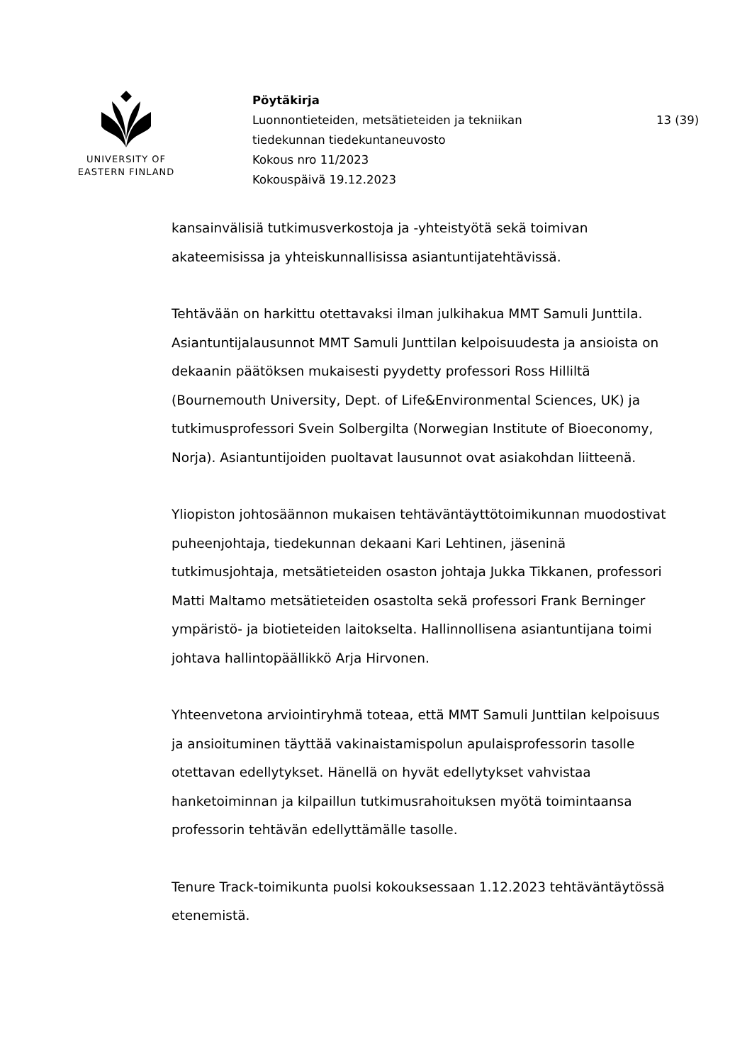UNIVERSITY OF
EASTERN FINLAND
Pöytäkirja
Luonnontieteiden, metsätieteiden ja tekniikan
tiedekunnan tiedekuntaneuvosto
Kokous nro 11/2023
Kokouspäivä 19.12.2023
13 (39)
kansainvälisiä tutkimusverkostoja ja -yhteistyötä sekä toimivan akateemisissa ja yhteiskunnallisissa asiantuntijatehtävissä.
Tehtävään on harkittu otettavaksi ilman julkihakua MMT Samuli Junttila. Asiantuntijalausunnot MMT Samuli Junttilan kelpoisuudesta ja ansioista on dekaanin päätöksen mukaisesti pyydetty professori Ross Hilliltä (Bournemouth University, Dept. of Life&Environmental Sciences, UK) ja tutkimusprofessori Svein Solbergilta (Norwegian Institute of Bioeconomy, Norja). Asiantuntijoiden puoltavat lausunnot ovat asiakohdan liitteenä.
Yliopiston johtosäännon mukaisen tehtäväntäyttötoimikunnan muodostivat puheenjohtaja, tiedekunnan dekaani Kari Lehtinen, jäseninä tutkimusjohtaja, metsätieteiden osaston johtaja Jukka Tikkanen, professori Matti Maltamo metsätieteiden osastolta sekä professori Frank Berninger ympäristö- ja biotieteiden laitokselta. Hallinnollisena asiantuntijana toimi johtava hallintopäällikkö Arja Hirvonen.
Yhteenvetona arviointiryhmä toteaa, että MMT Samuli Junttilan kelpoisuus ja ansioituminen täyttää vakinaistamispolun apulaisprofessorin tasolle otettavan edellytykset. Hänellä on hyvät edellytykset vahvistaa hanketoiminnan ja kilpaillun tutkimusrahoituksen myötä toimintaansa professorin tehtävän edellyttämälle tasolle.
Tenure Track-toimikunta puolsi kokouksessaan 1.12.2023 tehtäväntäytössä etenemistä.